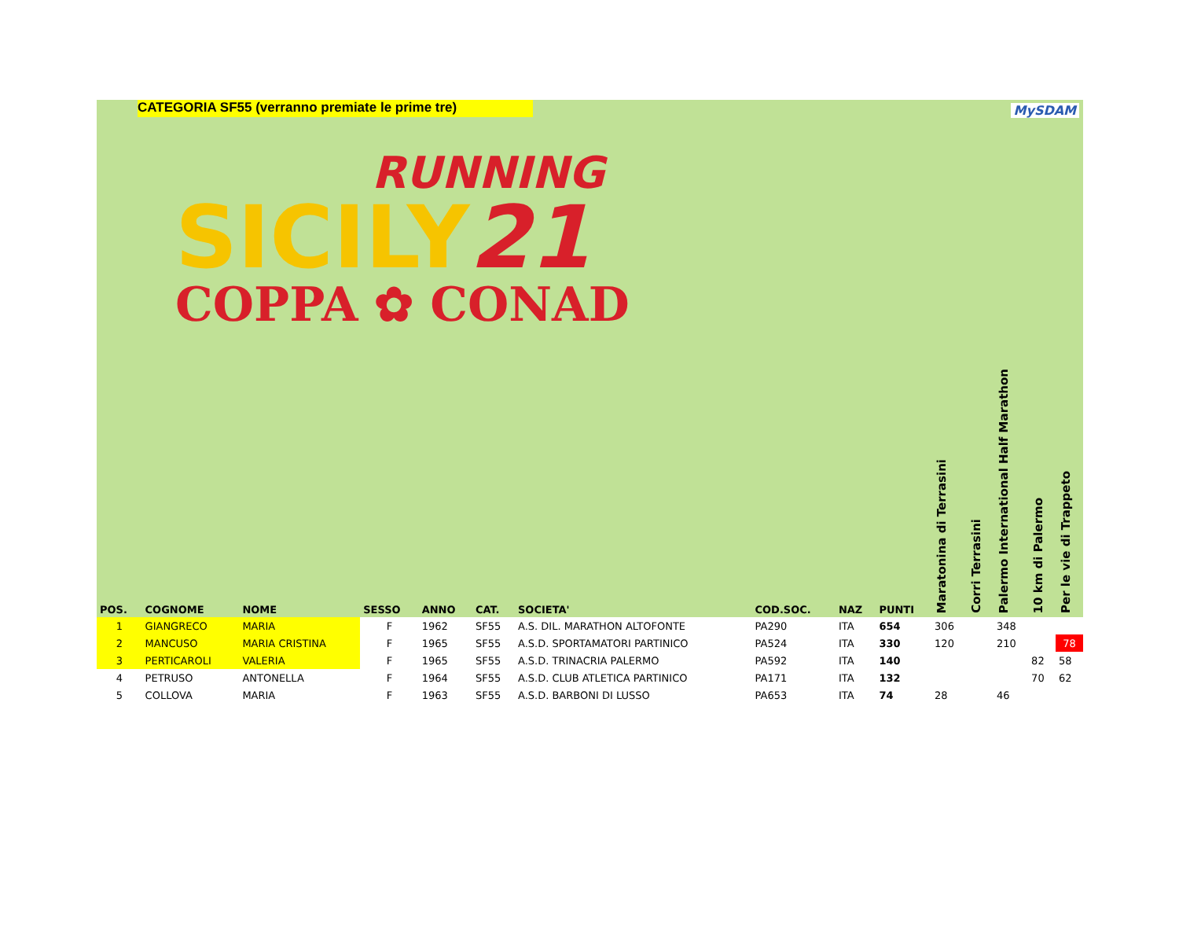CATEGORIA SF55 (verranno premiate le prime tre) MySDAM
RUNNING
SICILY21
COPPA ✿ CONAD
| POS. | COGNOME | NOME | SESSO | ANNO | CAT. | SOCIETA' | COD.SOC. | NAZ | PUNTI | Maratonina di Terrasini | Corri Terrasini | Palermo International Half Marathon | 10 km di Palermo | Per le vie di Trappeto |
| --- | --- | --- | --- | --- | --- | --- | --- | --- | --- | --- | --- | --- | --- | --- |
| 1 | GIANGRECO | MARIA | F | 1962 | SF55 | A.S. DIL. MARATHON ALTOFONTE | PA290 | ITA | 654 | 306 | | 348 | | |
| 2 | MANCUSO | MARIA CRISTINA | F | 1965 | SF55 | A.S.D. SPORTAMATORI PARTINICO | PA524 | ITA | 330 | 120 | | 210 | | 78 |
| 3 | PERTICAROLI | VALERIA | F | 1965 | SF55 | A.S.D. TRINACRIA PALERMO | PA592 | ITA | 140 | | | | 82 | 58 |
| 4 | PETRUSO | ANTONELLA | F | 1964 | SF55 | A.S.D. CLUB ATLETICA PARTINICO | PA171 | ITA | 132 | | | | 70 | 62 |
| 5 | COLLOVA | MARIA | F | 1963 | SF55 | A.S.D. BARBONI DI LUSSO | PA653 | ITA | 74 | 28 | | 46 | | |